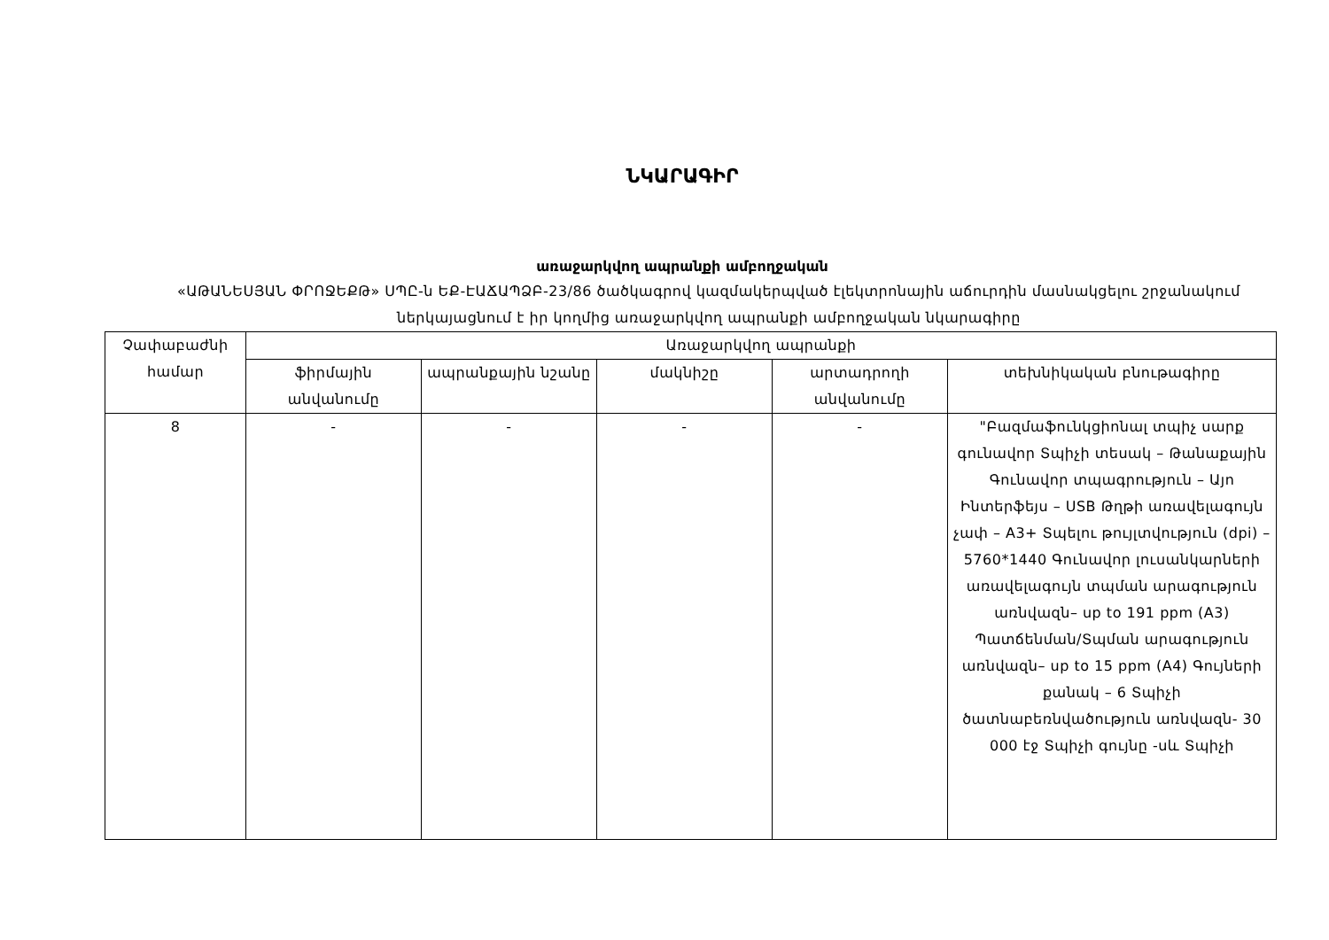ՆԿԱՐԱԳԻՐ
առաջարկվող ապրանքի ամբողջական
«ԱԹԱՆԵՍՅԱՆ ՓՐՈՋԵՔԹ» ՍՊԸ-ն ԵՔ-ԷԱՃԱՊՁԲ-23/86 ծածկագրով կազմակերպված էլեկտրոնային աճուրդին մասնակցելու շրջանակում ներկայացնում է իր կողմից առաջարկվող ապրանքի ամբողջական նկարագիրը
| Չափաբաժնի համար | Առաջարկվող ապրանքի | | | | |
| --- | --- | --- | --- | --- | --- |
| | ֆիրմային անվանումը | ապրանքային նշանը | մակնիշը | արտադրողի անվանումը | տեխնիկական բնութագիրը |
| 8 | - | - | - | - | "Բազմաֆունկցիոնալ տպիչ սարք գունավոր Տպիչի տեսակ – Թանաքային Գունավոր տպագրություն – Այո Ինտերֆեյս – USB Թղթի առավելագույն չափ – A3+ Տպելու թույլտվություն (dpi) – 5760*1440 Գունավոր լուսանկարների առավելագույն տպման արագություն առնվազն– up to 191 ppm (A3) Պատճենման/Տպման արագություն առնվազն– up to 15 ppm (A4) Գույների քանակ – 6 Տպիչի ծատնաբեռնվածություն առնվազն- 30 000 էջ Տպիչի գույնը -սև Տպիչի |